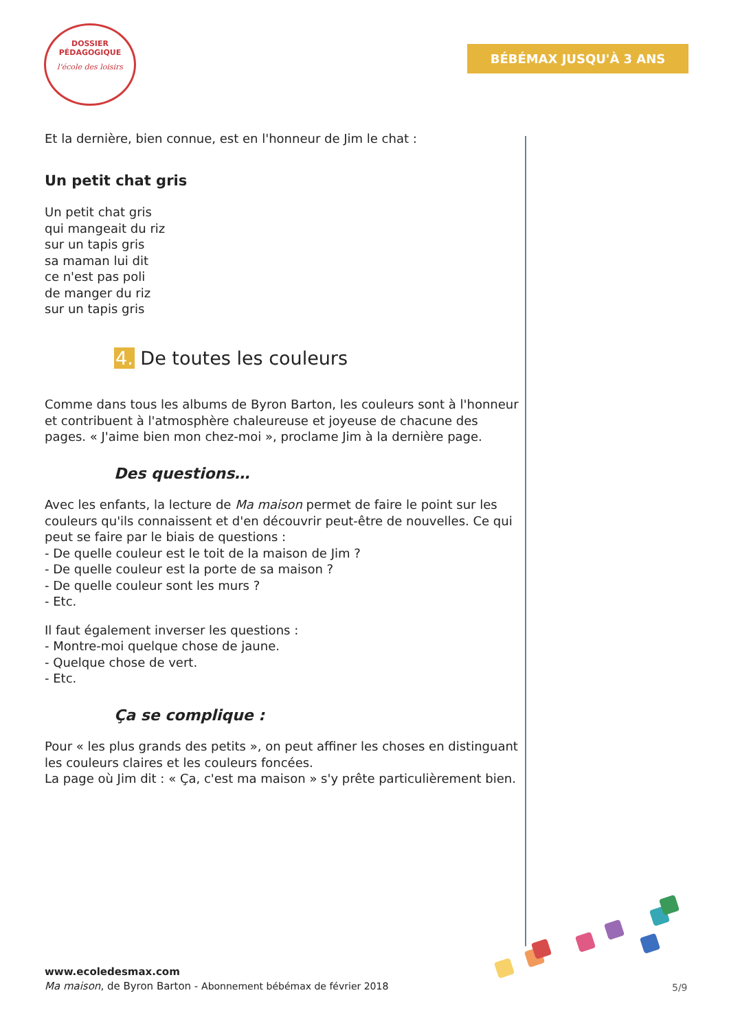DOSSIER
PÉDAGOGIQUE
l'école des loisirs
BÉBÉMAX JUSQU'À 3 ANS
Et la dernière, bien connue, est en l'honneur de Jim le chat :
Un petit chat gris
Un petit chat gris
qui mangeait du riz
sur un tapis gris
sa maman lui dit
ce n'est pas poli
de manger du riz
sur un tapis gris
4. De toutes les couleurs
Comme dans tous les albums de Byron Barton, les couleurs sont à l'honneur et contribuent à l'atmosphère chaleureuse et joyeuse de chacune des pages. « J'aime bien mon chez-moi », proclame Jim à la dernière page.
Des questions…
Avec les enfants, la lecture de Ma maison permet de faire le point sur les couleurs qu'ils connaissent et d'en découvrir peut-être de nouvelles. Ce qui peut se faire par le biais de questions :
- De quelle couleur est le toit de la maison de Jim ?
- De quelle couleur est la porte de sa maison ?
- De quelle couleur sont les murs ?
- Etc.
Il faut également inverser les questions :
- Montre-moi quelque chose de jaune.
- Quelque chose de vert.
- Etc.
Ça se complique :
Pour « les plus grands des petits », on peut affiner les choses en distinguant les couleurs claires et les couleurs foncées.
La page où Jim dit : « Ça, c'est ma maison » s'y prête particulièrement bien.
www.ecoledesmax.com
Ma maison, de Byron Barton - Abonnement bébémax de février 2018
5/9